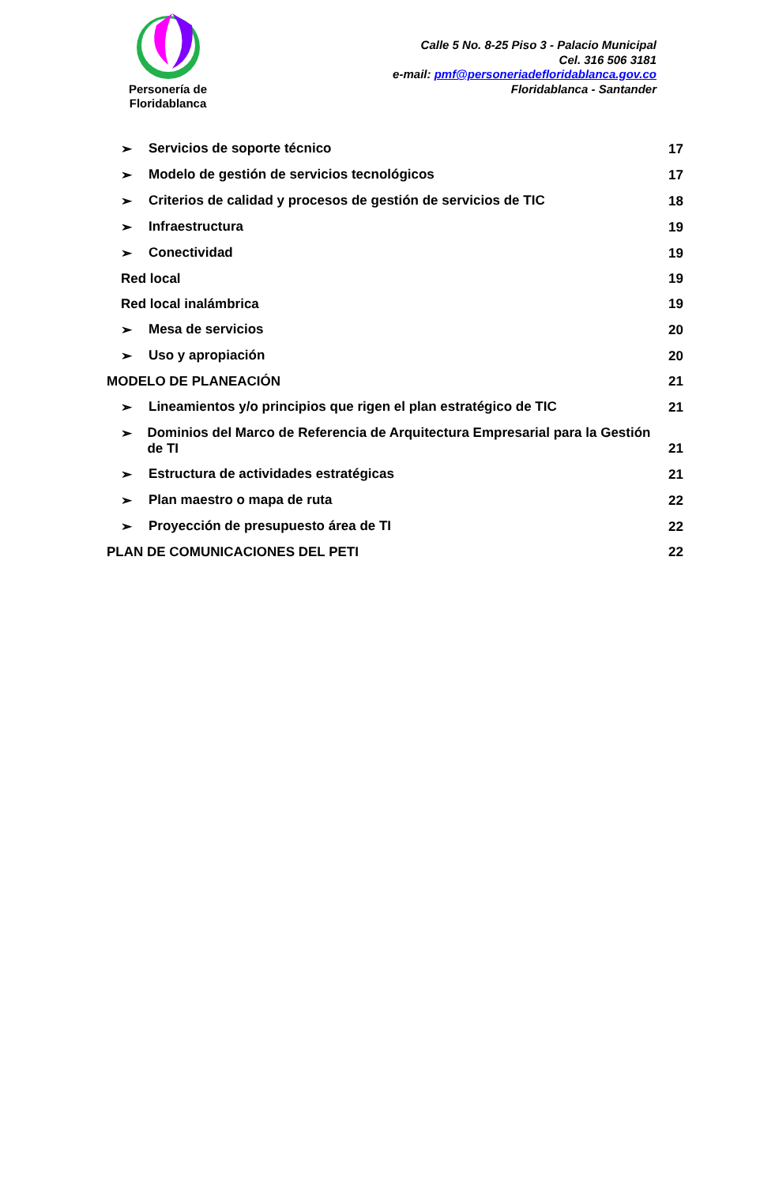Personería de Floridablanca
Calle 5 No. 8-25 Piso 3 - Palacio Municipal
Cel. 316 506 3181
e-mail: pmf@personeriadefloridablanca.gov.co
Floridablanca - Santander
➢ Servicios de soporte técnico
17
➢ Modelo de gestión de servicios tecnológicos
17
➢ Criterios de calidad y procesos de gestión de servicios de TIC
18
➢ Infraestructura
19
➢ Conectividad
19
Red local
19
Red local inalámbrica
19
➢ Mesa de servicios
20
➢ Uso y apropiación
20
MODELO DE PLANEACIÓN
21
➢ Lineamientos y/o principios que rigen el plan estratégico de TIC
21
➢ Dominios del Marco de Referencia de Arquitectura Empresarial para la Gestión de TI
21
➢ Estructura de actividades estratégicas
21
➢ Plan maestro o mapa de ruta
22
➢ Proyección de presupuesto área de TI
22
PLAN DE COMUNICACIONES DEL PETI
22